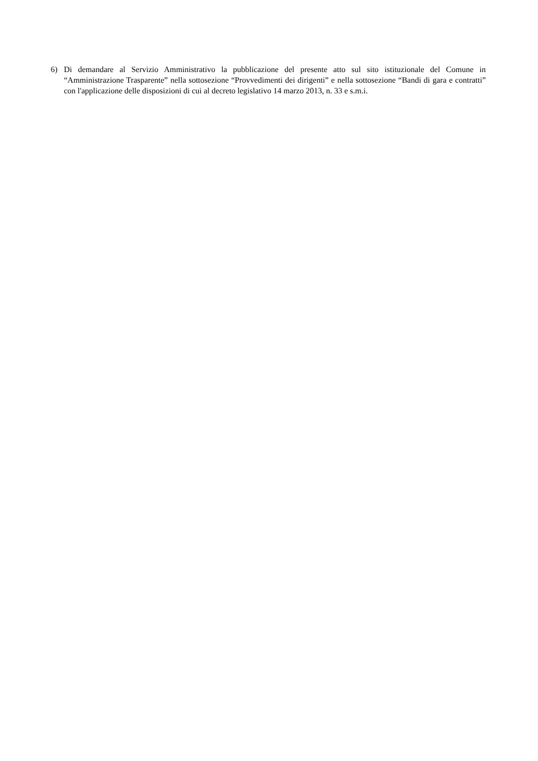6) Di demandare al Servizio Amministrativo la pubblicazione del presente atto sul sito istituzionale del Comune in “Amministrazione Trasparente” nella sottosezione “Provvedimenti dei dirigenti” e nella sottosezione “Bandi di gara e contratti” con l'applicazione delle disposizioni di cui al decreto legislativo 14 marzo 2013, n. 33 e s.m.i.